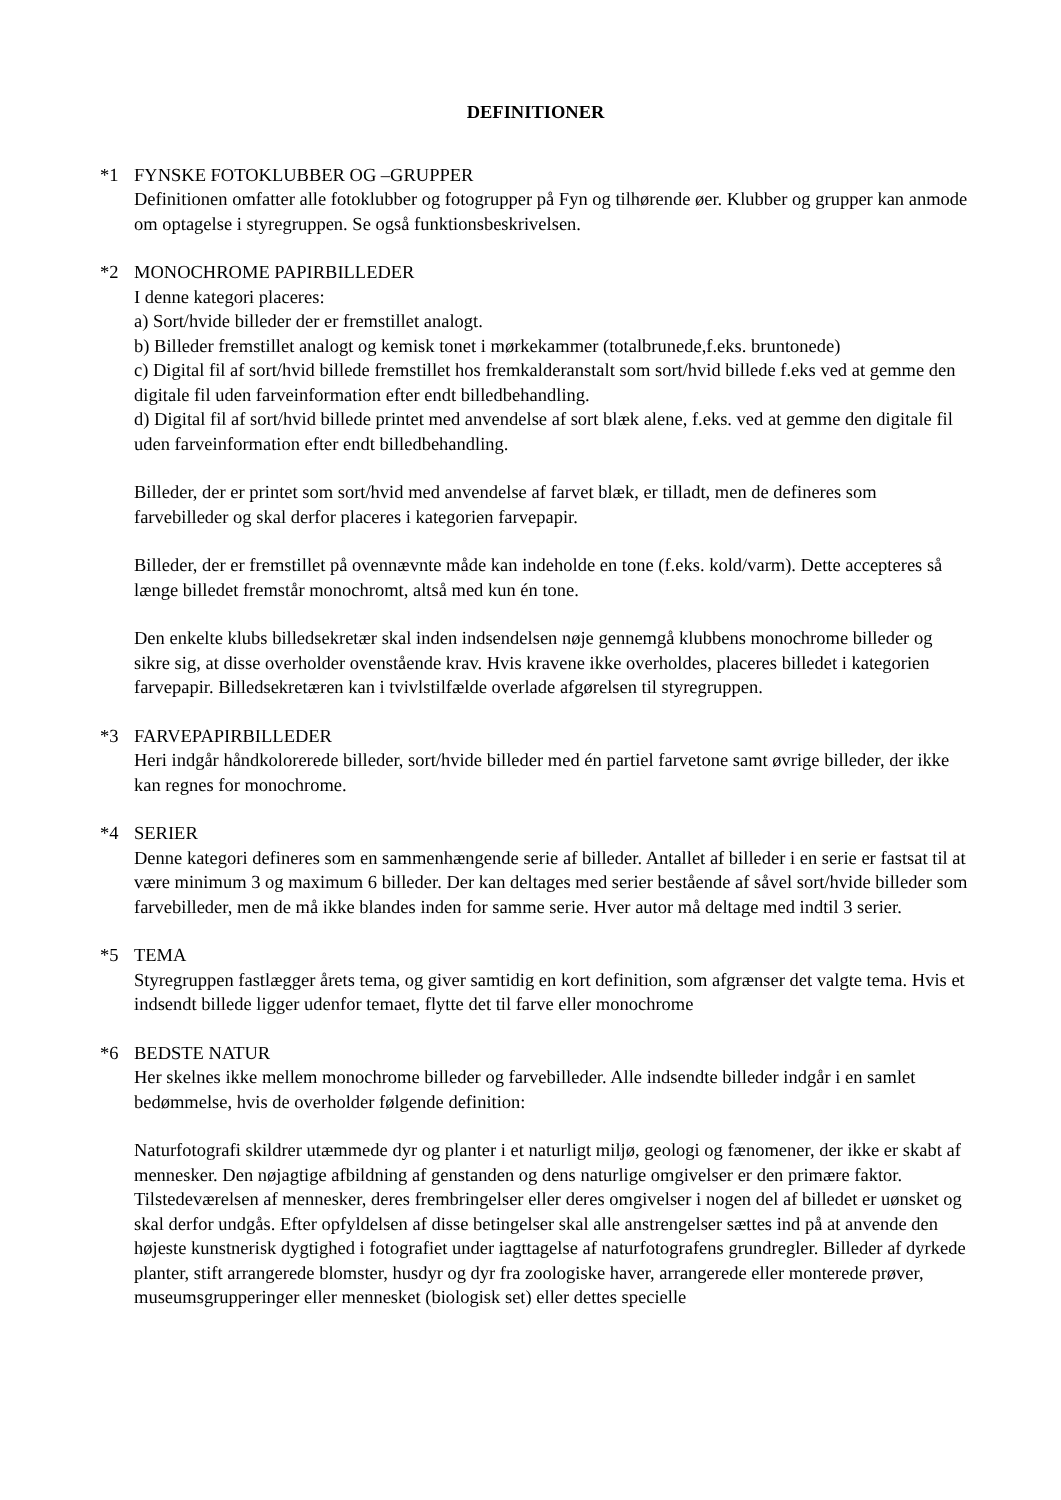DEFINITIONER
*1 FYNSKE FOTOKLUBBER OG –GRUPPER
Definitionen omfatter alle fotoklubber og fotogrupper på Fyn og tilhørende øer. Klubber og grupper kan anmode om optagelse i styregruppen. Se også funktionsbeskrivelsen.
*2 MONOCHROME PAPIRBILLEDER
I denne kategori placeres:
a) Sort/hvide billeder der er fremstillet analogt.
b) Billeder fremstillet analogt og kemisk tonet i mørkekammer (totalbrunede,f.eks. bruntonede)
c) Digital fil af sort/hvid billede fremstillet hos fremkalderanstalt som sort/hvid billede f.eks ved at gemme den digitale fil uden farveinformation efter endt billedbehandling.
d) Digital fil af sort/hvid billede printet med anvendelse af sort blæk alene, f.eks. ved at gemme den digitale fil uden farveinformation efter endt billedbehandling.
Billeder, der er printet som sort/hvid med anvendelse af farvet blæk, er tilladt, men de defineres som farvebilleder og skal derfor placeres i kategorien farvepapir.
Billeder, der er fremstillet på ovennævnte måde kan indeholde en tone (f.eks. kold/varm). Dette accepteres så længe billedet fremstår monochromt, altså med kun én tone.
Den enkelte klubs billedsekretær skal inden indsendelsen nøje gennemgå klubbens monochrome billeder og sikre sig, at disse overholder ovenstående krav. Hvis kravene ikke overholdes, placeres billedet i kategorien farvepapir. Billedsekretæren kan i tvivlstilfælde overlade afgørelsen til styregruppen.
*3 FARVEPAPIRBILLEDER
Heri indgår håndkolorerede billeder, sort/hvide billeder med én partiel farvetone samt øvrige billeder, der ikke kan regnes for monochrome.
*4 SERIER
Denne kategori defineres som en sammenhængende serie af billeder. Antallet af billeder i en serie er fastsat til at være minimum 3 og maximum 6 billeder. Der kan deltages med serier bestående af såvel sort/hvide billeder som farvebilleder, men de må ikke blandes inden for samme serie. Hver autor må deltage med indtil 3 serier.
*5 TEMA
Styregruppen fastlægger årets tema, og giver samtidig en kort definition, som afgrænser det valgte tema. Hvis et indsendt billede ligger udenfor temaet, flytte det til farve eller monochrome
*6 BEDSTE NATUR
Her skelnes ikke mellem monochrome billeder og farvebilleder. Alle indsendte billeder indgår i en samlet bedømmelse, hvis de overholder følgende definition:
Naturfotografi skildrer utæmmede dyr og planter i et naturligt miljø, geologi og fænomener, der ikke er skabt af mennesker. Den nøjagtige afbildning af genstanden og dens naturlige omgivelser er den primære faktor. Tilstedeværelsen af mennesker, deres frembringelser eller deres omgivelser i nogen del af billedet er uønsket og skal derfor undgås. Efter opfyldelsen af disse betingelser skal alle anstrengelser sættes ind på at anvende den højeste kunstnerisk dygtighed i fotografiet under iagttagelse af naturfotografens grundregler. Billeder af dyrkede planter, stift arrangerede blomster, husdyr og dyr fra zoologiske haver, arrangerede eller monterede prøver, museumsgrupperinger eller mennesket (biologisk set) eller dettes specielle